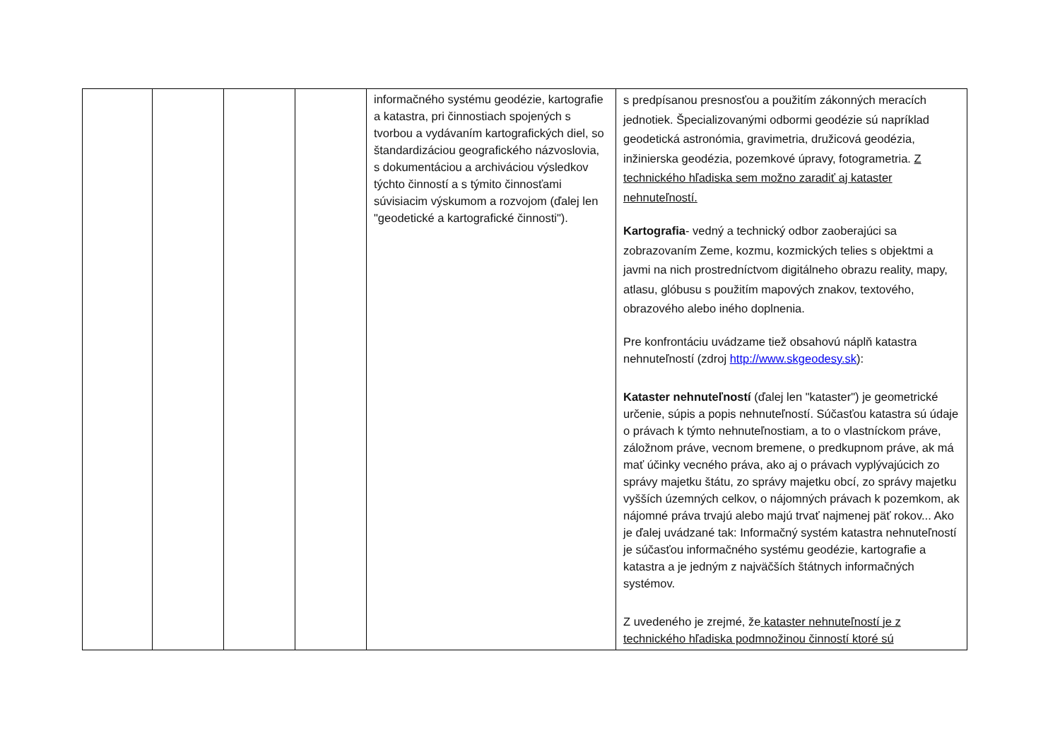| | | | | informačného systému geodézie, kartografie a katastra, pri činnostiach spojených s tvorbou a vydávaním kartografických diel, so štandardizáciou geografického názvoslovia, s dokumentáciou a archiváciou výsledkov týchto činností a s týmito činnosťami súvisiacim výskumom a rozvojom (ďalej len "geodetické a kartografické činnosti"). | s predpísanou presnosťou a použitím zákonných meracích jednotiek. Špecializovanými odbormi geodézie sú napríklad geodetická astronómia, gravimetria, družicová geodézia, inžinierska geodézia, pozemkové úpravy, fotogrametria. Z technického hľadiska sem možno zaradiť aj kataster nehnuteľností. Kartografia - vedný a technický odbor zaoberajúci sa zobrazovaním Zeme, kozmu, kozmických telies s objektmi a javmi na nich prostredníctvom digitálneho obrazu reality, mapy, atlasu, glóbusu s použitím mapových znakov, textového, obrazového alebo iného doplnenia. Pre konfrontáciu uvádzame tiež obsahovú náplň katastra nehnuteľností (zdroj http://www.skgeodesy.sk ): Kataster nehnuteľností (ďalej len "kataster") je geometrické určenie, súpis a popis nehnuteľností. Súčasťou katastra sú údaje o právach k týmto nehnuteľnostiam, a to o vlastníckom práve, záložnom práve, vecnom bremene, o predkupnom práve, ak má mať účinky vecného práva, ako aj o právach vyplývajúcich zo správy majetku štátu, zo správy majetku obcí, zo správy majetku vyšších územných celkov, o nájomných právach k pozemkom, ak nájomné práva trvajú alebo majú trvať najmenej päť rokov... Ako je ďalej uvádzané tak: Informačný systém katastra nehnuteľností je súčasťou informačného systému geodézie, kartografie a katastra a je jedným z najväčších štátnych informačných systémov. Z uvedeného je zrejmé, že kataster nehnuteľností je z technického hľadiska podmnožinou činností ktoré sú |